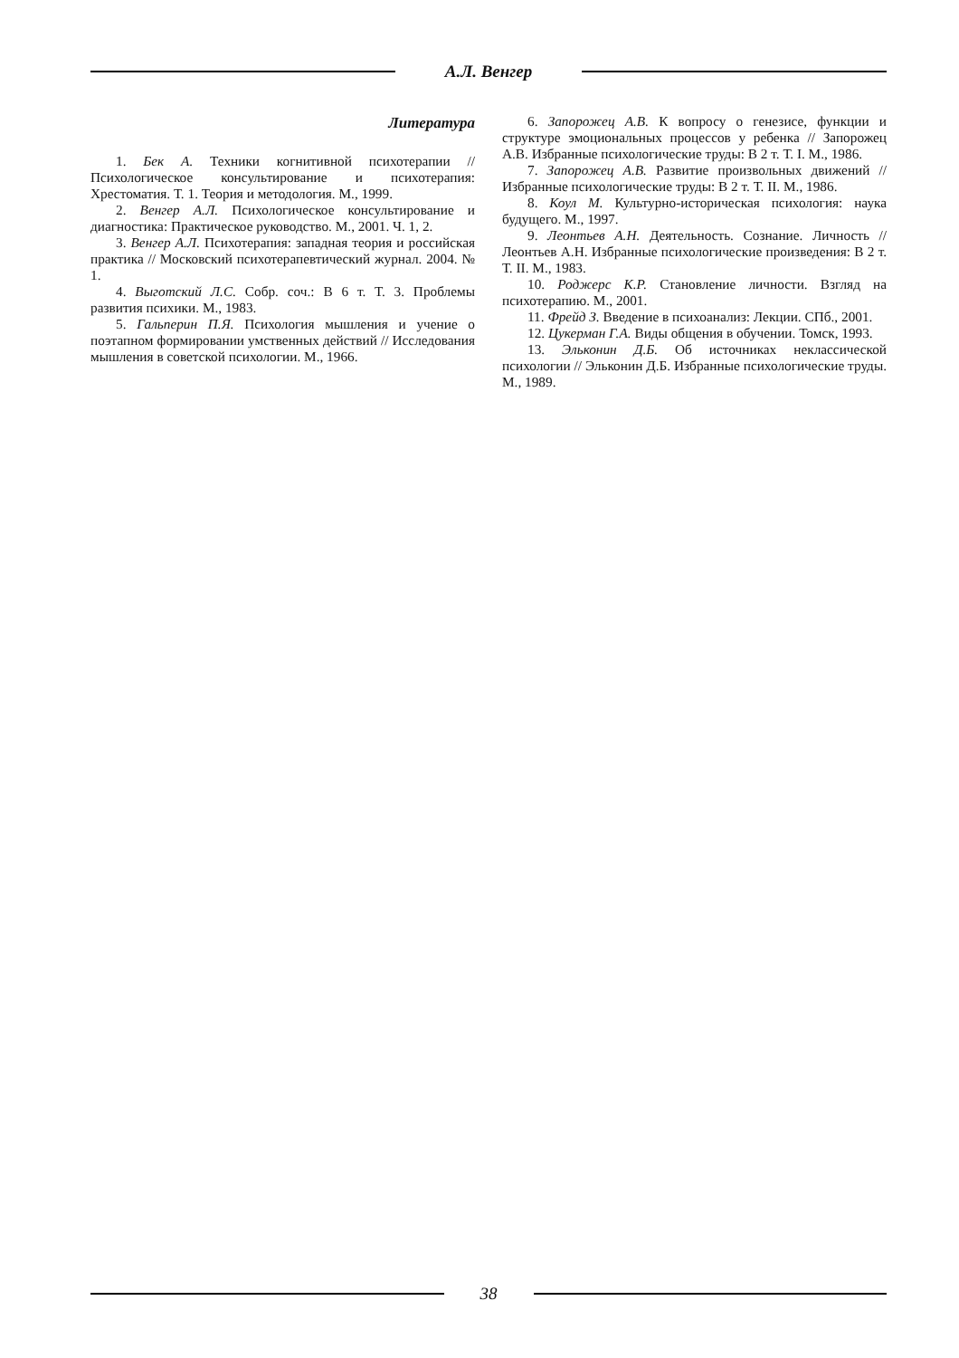А.Л. Венгер
Литература
1. Бек А. Техники когнитивной психотерапии // Психологическое консультирование и психотерапия: Хрестоматия. Т. 1. Теория и методология. М., 1999.
2. Венгер А.Л. Психологическое консультирование и диагностика: Практическое руководство. М., 2001. Ч. 1, 2.
3. Венгер А.Л. Психотерапия: западная теория и российская практика // Московский психотерапевтический журнал. 2004. № 1.
4. Выготский Л.С. Собр. соч.: В 6 т. Т. 3. Проблемы развития психики. М., 1983.
5. Гальперин П.Я. Психология мышления и учение о поэтапном формировании умственных действий // Исследования мышления в советской психологии. М., 1966.
6. Запорожец А.В. К вопросу о генезисе, функции и структуре эмоциональных процессов у ребенка // Запорожец А.В. Избранные психологические труды: В 2 т. Т. I. М., 1986.
7. Запорожец А.В. Развитие произвольных движений // Избранные психологические труды: В 2 т. Т. II. М., 1986.
8. Коул М. Культурно-историческая психология: наука будущего. М., 1997.
9. Леонтьев А.Н. Деятельность. Сознание. Личность // Леонтьев А.Н. Избранные психологические произведения: В 2 т. Т. II. М., 1983.
10. Роджерс К.Р. Становление личности. Взгляд на психотерапию. М., 2001.
11. Фрейд З. Введение в психоанализ: Лекции. СПб., 2001.
12. Цукерман Г.А. Виды общения в обучении. Томск, 1993.
13. Эльконин Д.Б. Об источниках неклассической психологии // Эльконин Д.Б. Избранные психологические труды. М., 1989.
38